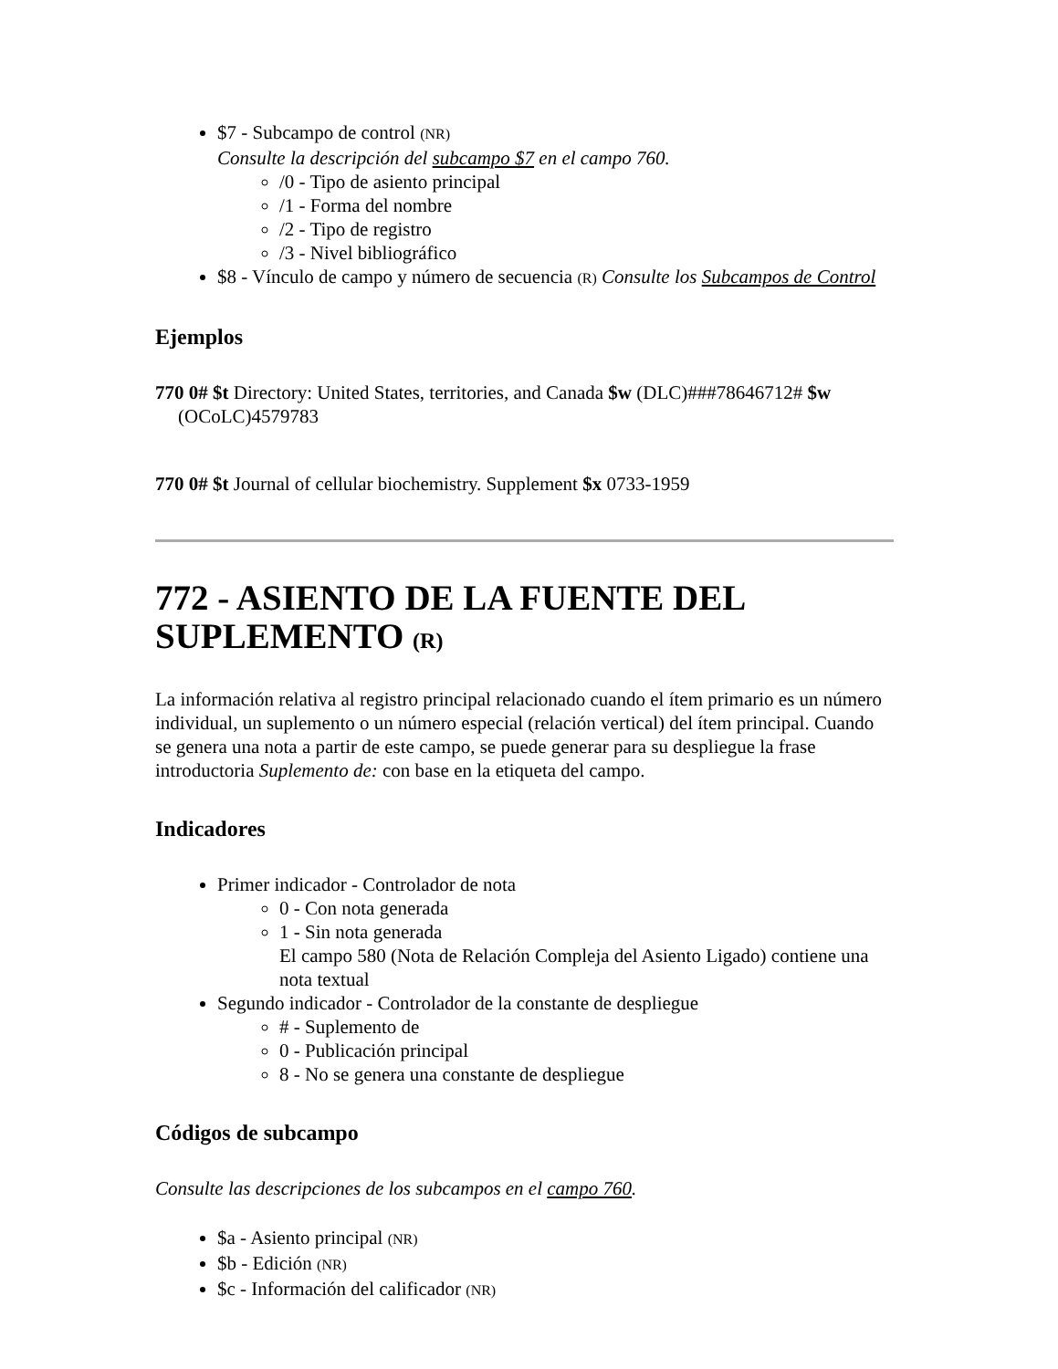$7 - Subcampo de control (NR)
Consulte la descripción del subcampo $7 en el campo 760.
/0 - Tipo de asiento principal
/1 - Forma del nombre
/2 - Tipo de registro
/3 - Nivel bibliográfico
$8 - Vínculo de campo y número de secuencia (R) Consulte los Subcampos de Control
Ejemplos
770 0# $t Directory: United States, territories, and Canada $w (DLC)###78646712# $w (OCoLC)4579783
770 0# $t Journal of cellular biochemistry. Supplement $x 0733-1959
772 - ASIENTO DE LA FUENTE DEL SUPLEMENTO (R)
La información relativa al registro principal relacionado cuando el ítem primario es un número individual, un suplemento o un número especial (relación vertical) del ítem principal. Cuando se genera una nota a partir de este campo, se puede generar para su despliegue la frase introductoria Suplemento de: con base en la etiqueta del campo.
Indicadores
Primer indicador - Controlador de nota
0 - Con nota generada
1 - Sin nota generada
El campo 580 (Nota de Relación Compleja del Asiento Ligado) contiene una nota textual
Segundo indicador - Controlador de la constante de despliegue
# - Suplemento de
0 - Publicación principal
8 - No se genera una constante de despliegue
Códigos de subcampo
Consulte las descripciones de los subcampos en el campo 760.
$a - Asiento principal (NR)
$b - Edición (NR)
$c - Información del calificador (NR)